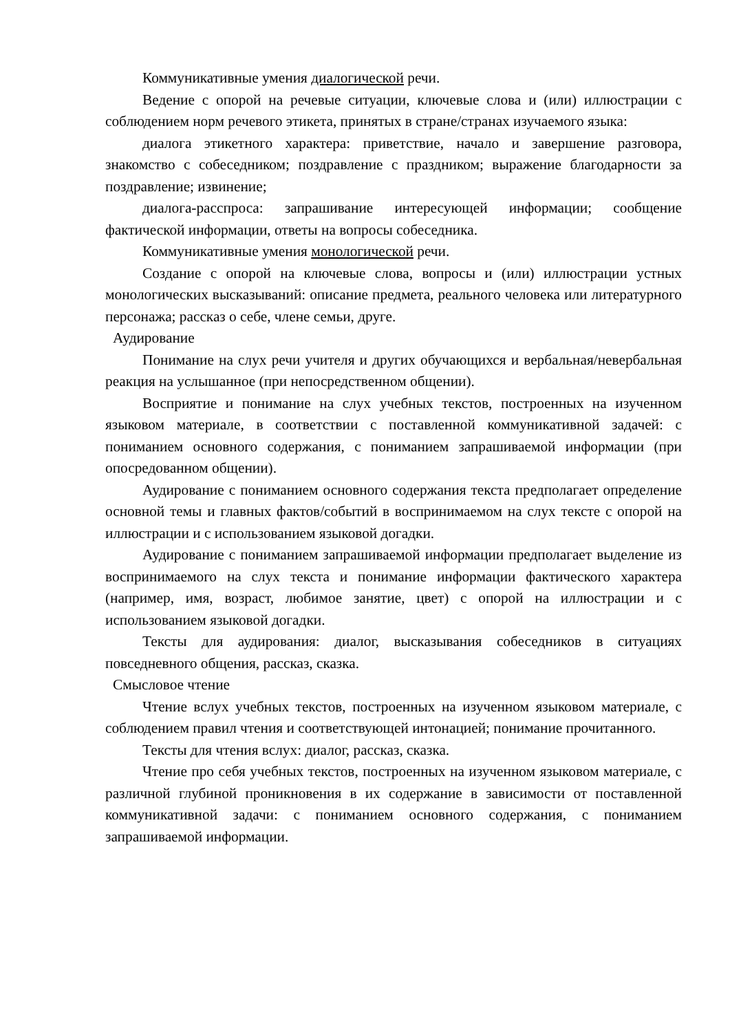Коммуникативные умения диалогической речи.
Ведение с опорой на речевые ситуации, ключевые слова и (или) иллюстрации с соблюдением норм речевого этикета, принятых в стране/странах изучаемого языка:
диалога этикетного характера: приветствие, начало и завершение разговора, знакомство с собеседником; поздравление с праздником; выражение благодарности за поздравление; извинение;
диалога-расспроса: запрашивание интересующей информации; сообщение фактической информации, ответы на вопросы собеседника.
Коммуникативные умения монологической речи.
Создание с опорой на ключевые слова, вопросы и (или) иллюстрации устных монологических высказываний: описание предмета, реального человека или литературного персонажа; рассказ о себе, члене семьи, друге.
Аудирование
Понимание на слух речи учителя и других обучающихся и вербальная/невербальная реакция на услышанное (при непосредственном общении).
Восприятие и понимание на слух учебных текстов, построенных на изученном языковом материале, в соответствии с поставленной коммуникативной задачей: с пониманием основного содержания, с пониманием запрашиваемой информации (при опосредованном общении).
Аудирование с пониманием основного содержания текста предполагает определение основной темы и главных фактов/событий в воспринимаемом на слух тексте с опорой на иллюстрации и с использованием языковой догадки.
Аудирование с пониманием запрашиваемой информации предполагает выделение из воспринимаемого на слух текста и понимание информации фактического характера (например, имя, возраст, любимое занятие, цвет) с опорой на иллюстрации и с использованием языковой догадки.
Тексты для аудирования: диалог, высказывания собеседников в ситуациях повседневного общения, рассказ, сказка.
Смысловое чтение
Чтение вслух учебных текстов, построенных на изученном языковом материале, с соблюдением правил чтения и соответствующей интонацией; понимание прочитанного.
Тексты для чтения вслух: диалог, рассказ, сказка.
Чтение про себя учебных текстов, построенных на изученном языковом материале, с различной глубиной проникновения в их содержание в зависимости от поставленной коммуникативной задачи: с пониманием основного содержания, с пониманием запрашиваемой информации.